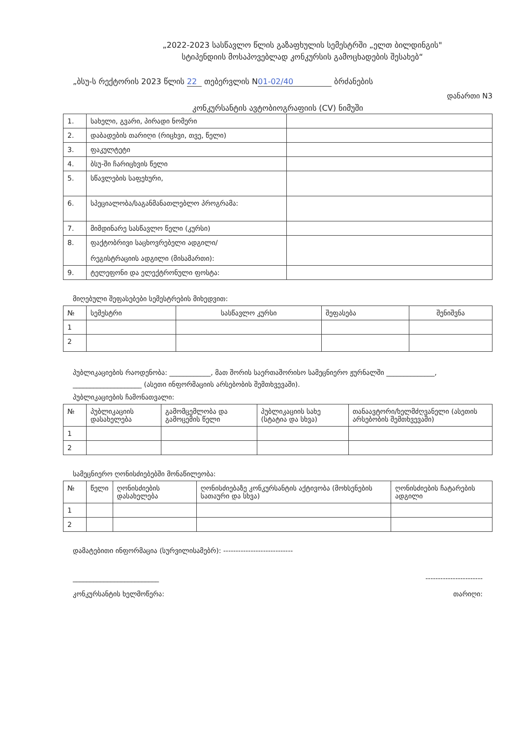„2022-2023 სასწავლო წლის გაზაფხულის სემესტრში „ელთ ბილდინგის"
სტიპენდიის მოსაპოვებლად კონკურსის გამოცხადების შესახებ“
„ბსუ-ს რექტორის 2023 წლის 22 თებერვლის N 01-02/40 ბრძანების
დანართი N3
კონკურსანტის ავტობიოგრაფიის (CV) ნიმუში
| 1. | სახელი, გვარი, პირადი ნომერი | |
| 2. | დაბადების თარიღი (რიცხვი, თვე, წელი) | |
| 3. | ფაკულტეტი | |
| 4. | ბსუ-ში ჩარიცხვის წელი | |
| 5. | სწავლების საფეხური, | |
| 6. | სპეციალობა/საგანმანათლებლო პროგრამა: | |
| 7. | მიმდინარე სასწავლო წელი (კურსი) | |
| 8. | ფაქტობრივი საცხოვრებელი ადგილი/ რეგისტრაციის ადგილი (მისამართი): | |
| 9. | ტელეფონი და ელექტრონული ფოსტა: | |
მიღებული შეფასებები სემესტრების მიხედვით:
| № | სემესტრი | სასწავლო კურსი | შეფასება | შენიშვნა |
| --- | --- | --- | --- | --- |
| 1 | | | | |
| 2 | | | | |
პუბლიკაციების რაოდენობა: ____________, მათ შორის საერთაშორისო სამეცნიერო ჟურნალში ______________, ____________________ (ასეთი ინფორმაციის არსებობის შემთხვევაში).
პუბლიკაციების ჩამონათვალი:
| № | პუბლიკაციის დასახელება | გამომცემლობა და გამოცემის წელი | პუბლიკაციის სახე (სტატია და სხვა) | თანაავტორი/ხელმძღვანელი (ასეთის არსებობის შემთხვევაში) |
| --- | --- | --- | --- | --- |
| 1 | | | | |
| 2 | | | | |
სამეცნიერო ღონისძიებებში მონაწილეობა:
| № | წელი | ღონისძიების დასახელება | ღონისძიებაზე კონკურსანტის აქტივობა (მოხსენების სათაური და სხვა) | ღონისძიების ჩატარების ადგილი |
| --- | --- | --- | --- | --- |
| 1 | | | | |
| 2 | | | | |
დამატებითი ინფორმაცია (სურვილისამებრ): ----------------------------
_________________________
კონკურსანტის ხელმოწერა:
-----------------------
თარიღი: